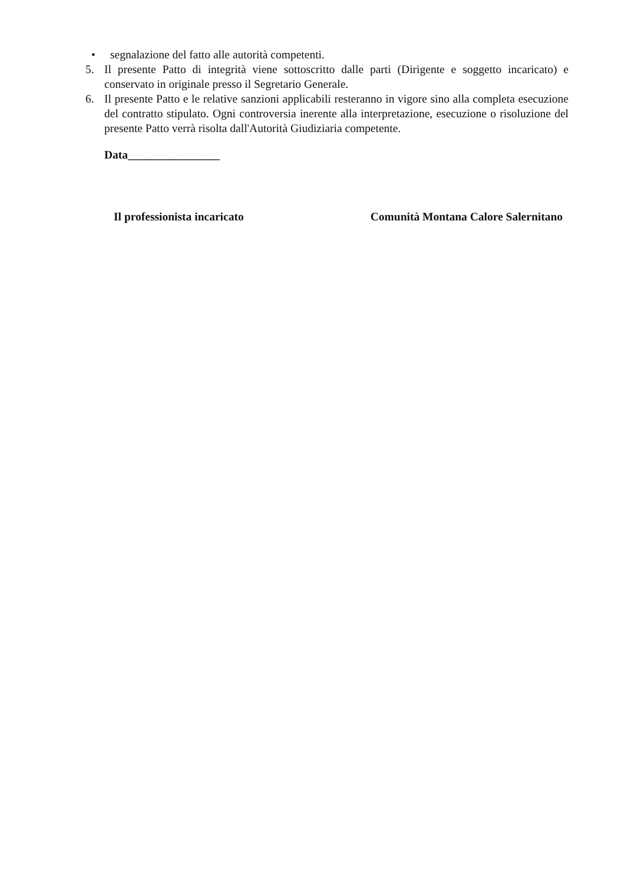• segnalazione del fatto alle autorità competenti.
5. Il presente Patto di integrità viene sottoscritto dalle parti (Dirigente e soggetto incaricato) e conservato in originale presso il Segretario Generale.
6. Il presente Patto e le relative sanzioni applicabili resteranno in vigore sino alla completa esecuzione del contratto stipulato. Ogni controversia inerente alla interpretazione, esecuzione o risoluzione del presente Patto verrà risolta dall'Autorità Giudiziaria competente.
Data________________
Il professionista incaricato Comunità Montana Calore Salernitano